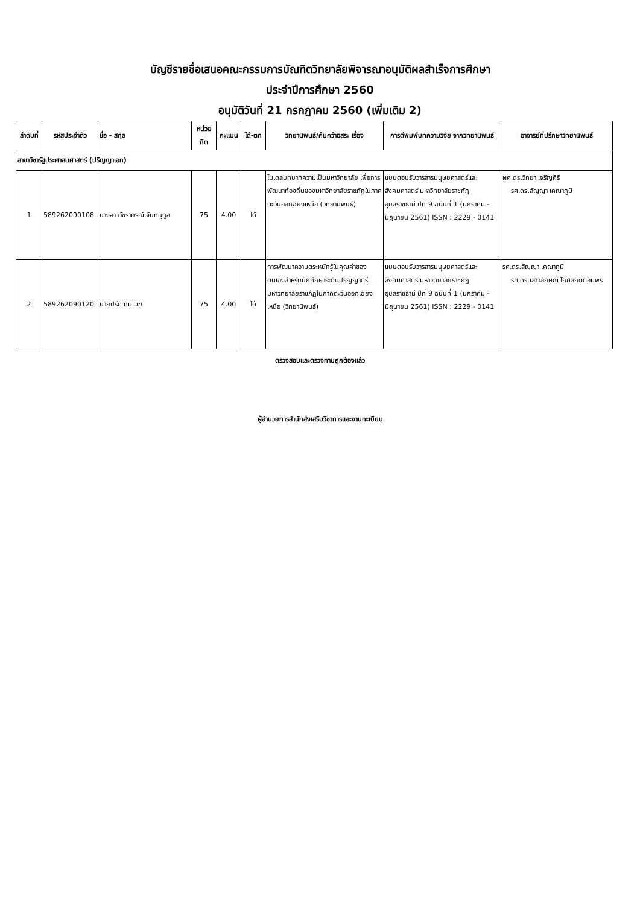บัญชีรายชื่อเสนอคณะกรรมการบัณฑิตวิทยาลัยพิจารณาอนุมัติผลสำเร็จการศึกษา
ประจำปีการศึกษา 2560
อนุมัติวันที่ 21 กรกฎาคม 2560 (เพิ่มเติม 2)
| ลำดับที่ | รหัสประจำตัว | ชื่อ - สกุล | หน่วย กิต | คะแนน | ได้-ตก | วิทยานิพนธ์/ค้นคว้าอิสระ เรื่อง | การตีพิมพ์บทความวิจัย จากวิทยานิพนธ์ | อาจารย์ที่ปรึกษาวิทยานิพนธ์ |
| --- | --- | --- | --- | --- | --- | --- | --- | --- |
| สาขาวิชารัฐประศาสนศาสตร์ (ปริญญาเอก) | | | | | | | | |
| 1 | 589262090108 | นางสาววัชราภรณ์ จันทนุกูล | 75 | 4.00 | ได้ | โมเดลบทบาทความเป็นมหาวิทยาลัย เพื่อการพัฒนาท้องถิ่นของมหาวิทยาลัยราชภัฏในภาคตะวันออกฉียงเหนือ (วิทยานิพนธ์) | แบบตอบรับวารสารมนุษยศาสตร์และสังคมศาสตร์ มหาวิทยาลัยราชภัฏอุบลราชธานี ปีที่ 9 ฉบับที่ 1 (มกราคม - มิถุนายน 2561) ISSN : 2229 - 0141 | ผศ.ดร.วิทยา เจริญศิริ รศ.ดร.สัญญา เคณาภูมิ |
| 2 | 589262090120 | นายปรีดี ทุมเมฆ | 75 | 4.00 | ได้ | การพัฒนาความตระหนักรู้ในคุณค่าของตนเองสำหรับนักศึกษาระดับปริญญาตรี มหาวิทยาลัยราชภัฏในภาคตะวันออกเฉียงเหนือ (วิทยานิพนธ์) | แบบตอบรับวารสารมนุษยศาสตร์และสังคมศาสตร์ มหาวิทยาลัยราชภัฏอุบลราชธานี ปีที่ 9 ฉบับที่ 1 (มกราคม - มิถุนายน 2561) ISSN : 2229 - 0141 | รศ.ดร.สัญญา เคณาภูมิ รศ.ดร.เสาวลักษณ์ โกศลกิตติอัมพร |
ตรวจสอบและตรวจทานถูกต้องแล้ว
ผู้อำนวยการสำนักส่งเสริมวิชาการและงานทะเบียน